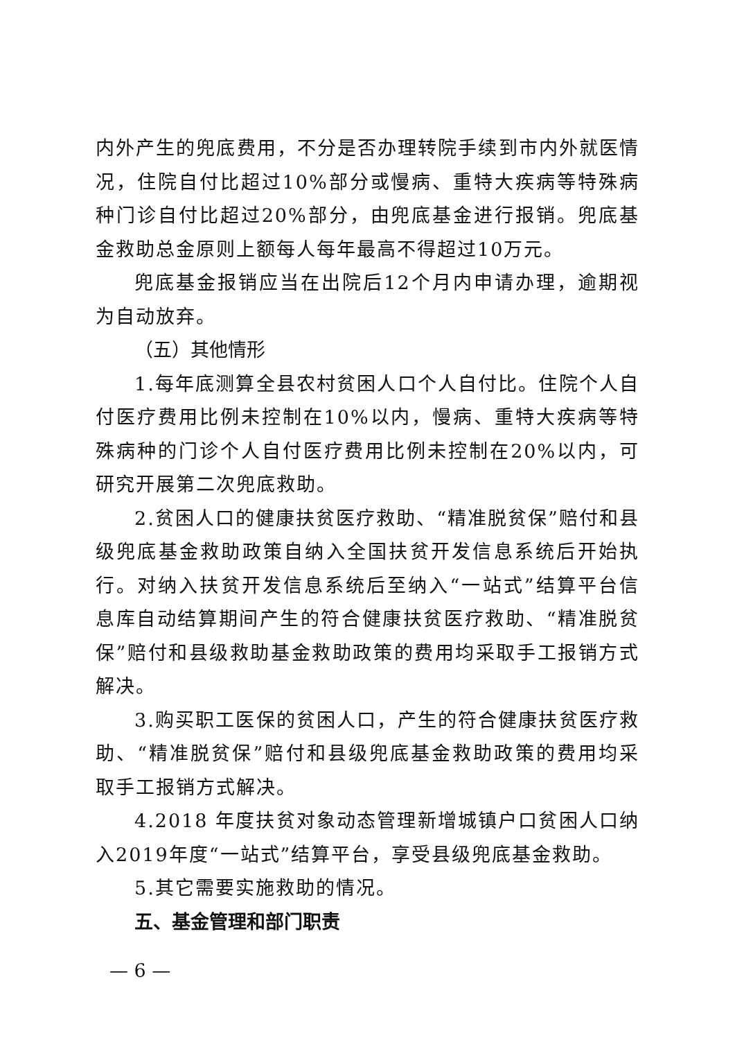内外产生的兜底费用，不分是否办理转院手续到市内外就医情况，住院自付比超过10%部分或慢病、重特大疾病等特殊病种门诊自付比超过20%部分，由兜底基金进行报销。兜底基金救助总金原则上额每人每年最高不得超过10万元。
兜底基金报销应当在出院后12个月内申请办理，逾期视为自动放弃。
（五）其他情形
1.每年底测算全县农村贫困人口个人自付比。住院个人自付医疗费用比例未控制在10%以内，慢病、重特大疾病等特殊病种的门诊个人自付医疗费用比例未控制在20%以内，可研究开展第二次兜底救助。
2.贫困人口的健康扶贫医疗救助、“精准脱贫保”赔付和县级兜底基金救助政策自纳入全国扶贫开发信息系统后开始执行。对纳入扶贫开发信息系统后至纳入“一站式”结算平台信息库自动结算期间产生的符合健康扶贫医疗救助、“精准脱贫保”赔付和县级救助基金救助政策的费用均采取手工报销方式解决。
3.购买职工医保的贫困人口，产生的符合健康扶贫医疗救助、“精准脱贫保”赔付和县级兜底基金救助政策的费用均采取手工报销方式解决。
4.2018 年度扶贫对象动态管理新增城镇户口贫困人口纳入2019年度“一站式”结算平台，享受县级兜底基金救助。
5.其它需要实施救助的情况。
五、基金管理和部门职责
— 6 —